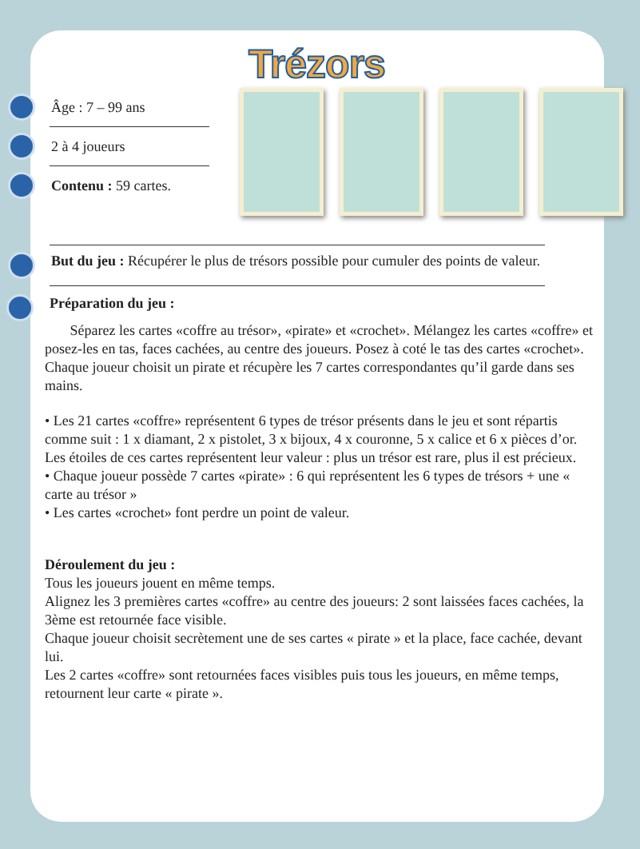Trézors
Âge : 7 – 99 ans
2 à 4 joueurs
Contenu : 59 cartes.
But du jeu : Récupérer le plus de trésors possible pour cumuler des points de valeur.
Préparation du jeu :
Séparez les cartes «coffre au trésor», «pirate» et «crochet». Mélangez les cartes «coffre» et posez-les en tas, faces cachées, au centre des joueurs. Posez à coté le tas des cartes «crochet».
Chaque joueur choisit un pirate et récupère les 7 cartes correspondantes qu’il garde dans ses mains.
• Les 21 cartes «coffre» représentent 6 types de trésor présents dans le jeu et sont répartis comme suit : 1 x diamant, 2 x pistolet, 3 x bijoux, 4 x couronne, 5 x calice et 6 x pièces d’or. Les étoiles de ces cartes représentent leur valeur : plus un trésor est rare, plus il est précieux.
• Chaque joueur possède 7 cartes «pirate» : 6 qui représentent les 6 types de trésors + une « carte au trésor »
• Les cartes «crochet» font perdre un point de valeur.
Déroulement du jeu :
Tous les joueurs jouent en même temps.
Alignez les 3 premières cartes «coffre» au centre des joueurs: 2 sont laissées faces cachées, la 3ème est retournée face visible.
Chaque joueur choisit secrètement une de ses cartes « pirate » et la place, face cachée, devant lui.
Les 2 cartes «coffre» sont retournées faces visibles puis tous les joueurs, en même temps, retournent leur carte « pirate ».